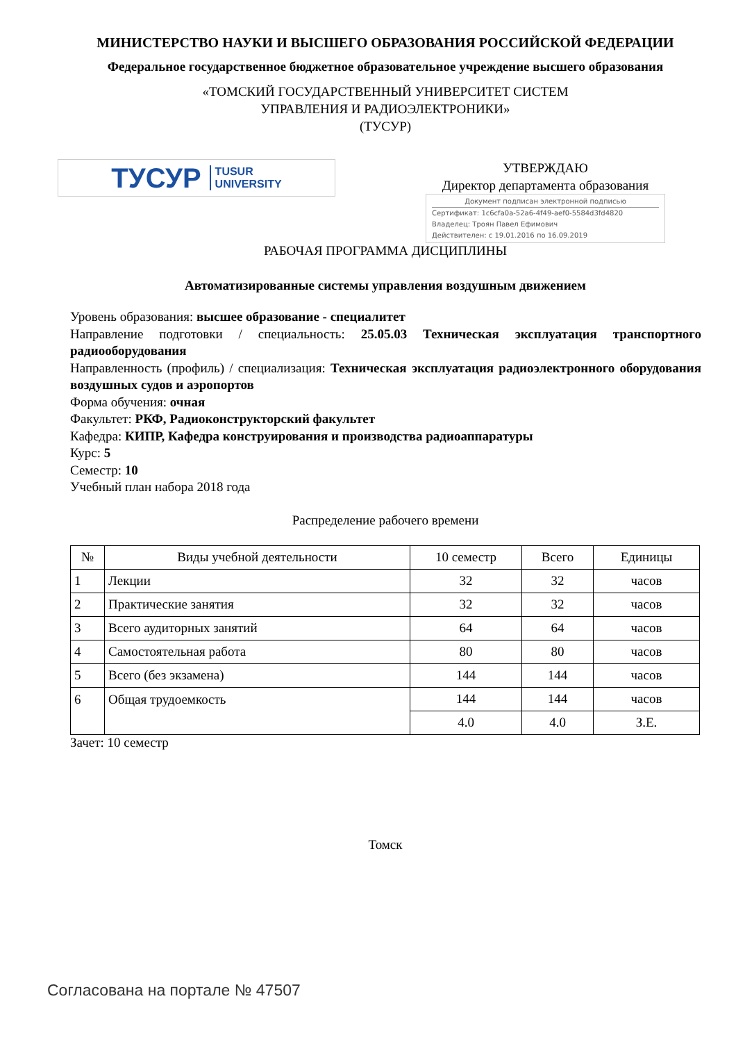МИНИСТЕРСТВО НАУКИ И ВЫСШЕГО ОБРАЗОВАНИЯ РОССИЙСКОЙ ФЕДЕРАЦИИ
Федеральное государственное бюджетное образовательное учреждение высшего образования
«ТОМСКИЙ ГОСУДАРСТВЕННЫЙ УНИВЕРСИТЕТ СИСТЕМ
УПРАВЛЕНИЯ И РАДИОЭЛЕКТРОНИКИ»
(ТУСУР)
ТУСУР TUSUR
UNIVERSITY
УТВЕРЖДАЮ
Директор департамента образования
Документ подписан электронной подписью
Сертификат: 1c6cfa0a-52a6-4f49-aef0-5584d3fd4820
Владелец: Троян Павел Ефимович
Действителен: с 19.01.2016 по 16.09.2019
РАБОЧАЯ ПРОГРАММА ДИСЦИПЛИНЫ
Автоматизированные системы управления воздушным движением
Уровень образования: высшее образование - специалитет
Направление подготовки / специальность: 25.05.03 Техническая эксплуатация транспортного радиооборудования
Направленность (профиль) / специализация: Техническая эксплуатация радиоэлектронного оборудования воздушных судов и аэропортов
Форма обучения: очная
Факультет: РКФ, Радиоконструкторский факультет
Кафедра: КИПР, Кафедра конструирования и производства радиоаппаратуры
Курс: 5
Семестр: 10
Учебный план набора 2018 года
Распределение рабочего времени
| № | Виды учебной деятельности | 10 семестр | Всего | Единицы |
| --- | --- | --- | --- | --- |
| 1 | Лекции | 32 | 32 | часов |
| 2 | Практические занятия | 32 | 32 | часов |
| 3 | Всего аудиторных занятий | 64 | 64 | часов |
| 4 | Самостоятельная работа | 80 | 80 | часов |
| 5 | Всего (без экзамена) | 144 | 144 | часов |
| 6 | Общая трудоемкость | 144 | 144 | часов |
| | | 4.0 | 4.0 | З.Е. |
Зачет: 10 семестр
Томск
Согласована на портале № 47507